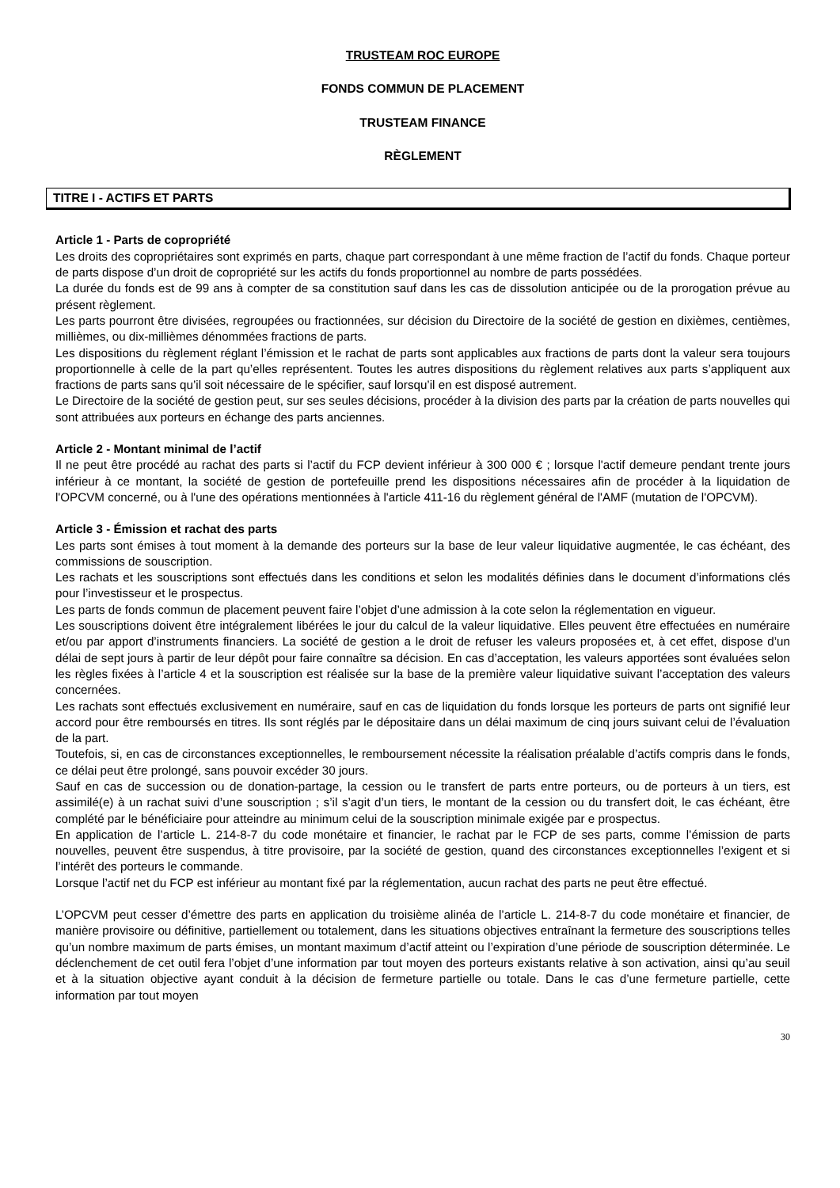TRUSTEAM ROC EUROPE
FONDS COMMUN DE PLACEMENT
TRUSTEAM FINANCE
RÈGLEMENT
TITRE I - ACTIFS ET PARTS
Article 1 - Parts de copropriété
Les droits des copropriétaires sont exprimés en parts, chaque part correspondant à une même fraction de l’actif du fonds. Chaque porteur de parts dispose d’un droit de copropriété sur les actifs du fonds proportionnel au nombre de parts possédées.
La durée du fonds est de 99 ans à compter de sa constitution sauf dans les cas de dissolution anticipée ou de la prorogation prévue au présent règlement.
Les parts pourront être divisées, regroupées ou fractionnées, sur décision du Directoire de la société de gestion en dixièmes, centièmes, millièmes, ou dix-millièmes dénommées fractions de parts.
Les dispositions du règlement réglant l’émission et le rachat de parts sont applicables aux fractions de parts dont la valeur sera toujours proportionnelle à celle de la part qu’elles représentent. Toutes les autres dispositions du règlement relatives aux parts s’appliquent aux fractions de parts sans qu’il soit nécessaire de le spécifier, sauf lorsqu’il en est disposé autrement.
Le Directoire de la société de gestion peut, sur ses seules décisions, procéder à la division des parts par la création de parts nouvelles qui sont attribuées aux porteurs en échange des parts anciennes.
Article 2 - Montant minimal de l’actif
Il ne peut être procédé au rachat des parts si l’actif du FCP devient inférieur à 300 000 € ; lorsque l'actif demeure pendant trente jours inférieur à ce montant, la société de gestion de portefeuille prend les dispositions nécessaires afin de procéder à la liquidation de l'OPCVM concerné, ou à l'une des opérations mentionnées à l'article 411-16 du règlement général de l'AMF (mutation de l'OPCVM).
Article 3 - Émission et rachat des parts
Les parts sont émises à tout moment à la demande des porteurs sur la base de leur valeur liquidative augmentée, le cas échéant, des commissions de souscription.
Les rachats et les souscriptions sont effectués dans les conditions et selon les modalités définies dans le document d’informations clés pour l’investisseur et le prospectus.
Les parts de fonds commun de placement peuvent faire l’objet d’une admission à la cote selon la réglementation en vigueur.
Les souscriptions doivent être intégralement libérées le jour du calcul de la valeur liquidative. Elles peuvent être effectuées en numéraire et/ou par apport d’instruments financiers. La société de gestion a le droit de refuser les valeurs proposées et, à cet effet, dispose d’un délai de sept jours à partir de leur dépôt pour faire connaître sa décision. En cas d’acceptation, les valeurs apportées sont évaluées selon les règles fixées à l’article 4 et la souscription est réalisée sur la base de la première valeur liquidative suivant l’acceptation des valeurs concernées.
Les rachats sont effectués exclusivement en numéraire, sauf en cas de liquidation du fonds lorsque les porteurs de parts ont signifié leur accord pour être remboursés en titres. Ils sont réglés par le dépositaire dans un délai maximum de cinq jours suivant celui de l’évaluation de la part.
Toutefois, si, en cas de circonstances exceptionnelles, le remboursement nécessite la réalisation préalable d’actifs compris dans le fonds, ce délai peut être prolongé, sans pouvoir excéder 30 jours.
Sauf en cas de succession ou de donation-partage, la cession ou le transfert de parts entre porteurs, ou de porteurs à un tiers, est assimilé(e) à un rachat suivi d’une souscription ; s’il s’agit d’un tiers, le montant de la cession ou du transfert doit, le cas échéant, être complété par le bénéficiaire pour atteindre au minimum celui de la souscription minimale exigée par e prospectus.
En application de l’article L. 214-8-7 du code monétaire et financier, le rachat par le FCP de ses parts, comme l’émission de parts nouvelles, peuvent être suspendus, à titre provisoire, par la société de gestion, quand des circonstances exceptionnelles l’exigent et si l’intérêt des porteurs le commande.
Lorsque l’actif net du FCP est inférieur au montant fixé par la réglementation, aucun rachat des parts ne peut être effectué.
L’OPCVM peut cesser d’émettre des parts en application du troisième alinéa de l’article L. 214-8-7 du code monétaire et financier, de manière provisoire ou définitive, partiellement ou totalement, dans les situations objectives entraînant la fermeture des souscriptions telles qu’un nombre maximum de parts émises, un montant maximum d’actif atteint ou l’expiration d’une période de souscription déterminée. Le déclenchement de cet outil fera l’objet d’une information par tout moyen des porteurs existants relative à son activation, ainsi qu’au seuil et à la situation objective ayant conduit à la décision de fermeture partielle ou totale. Dans le cas d’une fermeture partielle, cette information par tout moyen
30